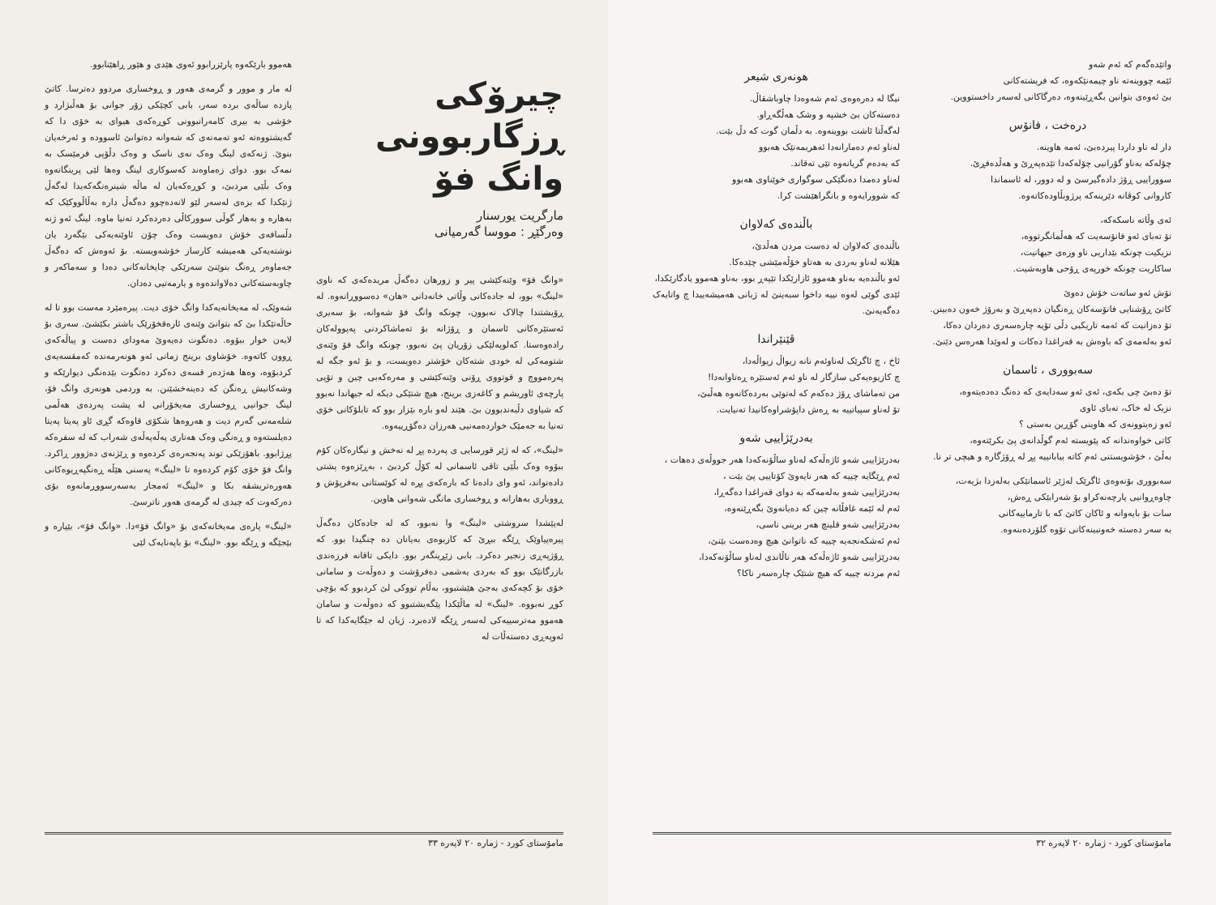واتێدەگەم کە ئەم شەو
ئێمە چووینەتە ناو چیمەنێکەوە، کە فریشتەکانی
بێ ئەوەی بتوانین بگەڕێینەوە، دەرگاکانی لەسەر داخستووین.
درەخت ، فانۆس
دار لە ناو داردا پیردەبێ، ئەمە هاوینە.
چۆلەکە بەناو گۆرانیی چۆلەکەدا تێدەپەڕێ و هەڵدەفڕێ.
سووراییی ڕۆژ دادەگیرسێ و لە دوور، لە ئاسماندا
کاروانی کوڤانە دێرینەکە پرژوبڵاودەکاتەوە.
ئەی وڵاتە ناسکەکە،
تۆ تەبای ئەو فانۆسەیت کە هەڵمانگرتووە،
نزیکیت چونکە بێداریی ناو وزەی جیهانیت،
ساکاریت چونکە خورپەی ڕۆحی هاوبەشیت.
تۆش ئەو ساتەت خۆش دەوێ
کاتێ ڕۆشنایی فانۆسەکان ڕەنگیان دەپەڕێ و بەرۆژ خەون دەبینن.
تۆ دەزانیت کە ئەمە تاریکیی دڵی تۆیە چارەسەری دەردان دەکا،
ئەو بەلەمەی کە باوەش بە قەراغدا دەکات و لەوێدا هەرەس دێنێ.
سەبووری ، ئاسمان
تۆ دەبێ چی بکەی، ئەی ئەو سەدایەی کە دەنگ دەدەیتەوە،
نزیک لە خاک، تەبای ئاوی
ئەو زەیتوونەی کە هاوینی گۆڕین بەستی ؟
کاتی خواوەندانە کە پێویستە ئەم گوڵدانەی پێ بکرێتەوە،
بەڵێ ، خۆشویستنی ئەم کاتە بیابانییە پڕ لە ڕۆژگارە و هیچی تر نا.
سەبووری بۆنەوەی ئاگرێک لەژێر ئاسمانێکی بەلەزدا بژیەت،
چاوەڕوانیی پارچەنەکراو بۆ شەرابێکی ڕەش،
سات بۆ بایەوانە و ئاکان کاتێ کە با تارماییەکانی
بە سەر دەستە خەونبینەکانی تۆوە گلۆردەبنەوە.
هونەری شیعر
نیگا لە دەرەوەی ئەم شەوەدا چاوباشقاڵ.
دەستەکان بێ خشپە و وشک هەڵگەڕاو.
لەگەڵتا ئاشت بووینەوە. بە دڵمان گوت کە دڵ بێت.
لەناو ئەم دەمارانەدا ئەهریمەنێک هەبوو
کە بەدەم گریانەوە تێی تەقاند.
لەناو دەمدا دەنگێکی سوگواری خوێناوی هەبوو
کە شوورایەوە و بانگراهێشت کرا.
باڵندەی کەلاوان
باڵندەی کەلاوان لە دەست مردن هەڵدێ،
هێلانە لەناو بەردی بە هەتاو خۆڵەمێشی چێدەکا.
ئەو باڵندەیە بەناو هەموو ئازارێکدا تێپەڕ بوو، بەناو هەموو یادگارێکدا،
ئێدی گوێی لەوە نییە داخوا سبەینێ لە ژیانی هەمیشەییدا چ واتایەک دەگەیەنێ.
ڤێنێراندا
ئاخ ، چ ئاگرێک لەناوئەم نانە زیواڵ زیواڵەدا،
چ کازیوەیەکی سازگار لە ناو ئەم ئەستێرە ڕەتاوانەدا!
من تەماشای ڕۆژ دەکەم کە لەتوێی بەردەکانەوە هەڵبێ،
تۆ لەناو سپیاتییە بە ڕەش داپۆشراوەکانیدا تەنیایت.
بەدرێژاییی شەو
بەدرێژاییی شەو ئاژەڵەکە لەناو ساڵۆنەکەدا هەر جووڵەی دەهات ،
ئەم ڕێگایە چییە کە هەر نایەوێ کۆتاییی پێ بێت ،
بەدرێژاییی شەو بەلەمەکە بە دوای قەراغدا دەگەڕا،
ئەم لە ئێمە غافڵانە چین کە دەیانەوێ بگەڕێنەوە،
بەدرێژاییی شەو قلینچ هەر برینی ناسی،
ئەم ئەشکەنجەیە چییە کە ناتوانێ هیچ وەدەست بێنێ،
بەدرێژاییی شەو ئاژەڵەکە هەر ناڵاندی لەناو ساڵۆنەکەدا،
ئەم مردنە چییە کە هیچ شتێک چارەسەر ناکا؟
مامۆستای کورد - ژمارە ٢٠ لاپەرە ٣٢
چیرۆکی ڕزگاربوونی وانگ فۆ
مارگریت یورسنار
وەرگێڕ : مووسا گەرمیانی
«وانگ فۆ» وێنەکێشی پیر و زورهان دەگەڵ مریدەکەی کە ناوی «لینگ» بوو، لە جادەکانی وڵاتی خانەدانی «هان» دەسووڕانەوە. لە ڕۆیشتندا چالاک نەبوون، چونکە وانگ فۆ شەوانە، بۆ سەیری ئەستێرەکانی ئاسمان و ڕۆژانە بۆ تەماشاکردنی پەپوولەکان رادەوەستا. کەلوپەلێکی زۆریان پێ نەبوو، چونکە وانگ فۆ وێنەی شتومەکی لە خودی شتەکان خۆشتر دەویست، و بۆ ئەو جگە لە پەرەمووچ و قوتووی ڕۆنی وێنەکێشی و مەرەکەبی چین و تۆپی پارچەی ئاوریشم و کاغەزی برینج، هیچ شتێکی دیکە لە جیهاندا نەبوو کە شیاوی دڵبەندبوون بێ. هێند لەو بارە بێزار بوو کە تابلۆکانی خۆی تەنیا بە جەمێک خواردەمەنیی هەرزان دەگۆڕییەوە.
«لینگ»، کە لە ژێر قورسایی ی پەردە پڕ لە نەخش و نیگارەکان کۆم ببۆوە وەک بڵێی تاقی ئاسمانی لە کۆڵ کردبێ ، بەڕێزەوە پشتی دادەنواند، ئەو وای دادەنا کە بارەکەی پڕە لە کوێستانی بەفرپۆش و ڕووباری بەهارانە و ڕوخساری مانگی شەوانی هاوین.
لەپێشدا سروشتی «لینگ» وا نەبوو، کە لە جادەکان دەگەڵ پیرەپیاوێک ڕێگە ببڕێ کە کازیوەی بەیانان دە چنگیدا بوو. کە ڕۆژپەڕی زنجیر دەکرد. بابی زێڕینگەر بوو. دایکی تاقانە فرزەندی بازرگانێک بوو کە بەردی یەشمی دەفرۆشت و دەوڵەت و سامانی خۆی بۆ کچەکەی بەجێ هێشتبوو، بەڵام تووکی لێ کردبوو کە بۆچی کوڕ نەبووە. «لینگ» لە ماڵێکدا پێگەیشتبوو کە دەوڵەت و سامان هەموو مەترسییەکی لەسەر ڕێگە لادەبرد. ژیان لە جێگایەکدا کە تا ئەوپەڕی دەستەڵات لە
هەموو بارێکەوە پارێزرابوو ئەوی هێدی و هێور ڕاهێنابوو.
لە مار و موور و گرمەی هەور و ڕوخساری مردوو دەترسا. کاتێ پازدە ساڵەی بردە سەر، بابی کچێکی زۆر جوانی بۆ هەڵبژارد و خۆشی بە بیری کامەرانبوونی کوڕەکەی هیوای بە خۆی دا کە گەیشتووەتە ئەو تەمەنەی کە شەوانە دەتوانێ ئاسوودە و ئەرخەیان بنوێ. ژنەکەی لینگ وەک نەی ناسک و وەک دڵۆپی فرمێسک بە نمەک بوو. دوای زەماوەند کەسوکاری لینگ وەها لێی پرینگانەوە وەک بڵێی مردبێ، و کوڕەکەیان لە ماڵە شینرەنگەکەیدا لەگەڵ ژنێکدا کە بزەی لەسەر لێو لانەدەچوو دەگەڵ دارە بەڵاڵووکێک کە بەهارە و بەهار گوڵی سوورکاڵی دەردەکرد تەنیا ماوە. لینگ ئەو ژنە دڵسافەی خۆش دەویست وەک چۆن ئاوێنەیەکی بێگەرد یان نوشتەیەکی هەمیشە کارساز خۆشەویستە. بۆ ئەوەش کە دەگەڵ جەماوەر ڕەنگ بنوێنێ سەرێکی چایخانەکانی دەدا و سەماکەر و چاوبەستەکانی دەلاواندەوە و یارمەتیی دەدان.
شەوێک، لە مەیخانەیەکدا وانگ خۆی دیت. پیرەمێرد مەست بوو تا لە حاڵەتێکدا بێ کە بتوانێ وێنەی ئارەقخۆرێک باشتر بکێشێ. سەری بۆ لایەن خوار ببۆوە. دەتگوت دەیەوێ مەودای دەست و پیاڵەکەی ڕوون کاتەوە. خۆشاوی برینج زمانی ئەو هونەرمەندە کەمقسەیەی کردبۆوە، وەها هەژدەر قسەی دەکرد دەتگوت بێدەنگی دیوارێکە و وشەکانیش ڕەنگن کە دەینەخشێنن. بە وردمی هونەری وانگ فۆ، لینگ جوانیی ڕوخساری مەیخۆرانی لە پشت پەردەی هەڵمی شلەمەنی گەرم دیت و هەروەها شکۆی قاوەکە گڕی ئاو پەیتا پەیتا دەیلستەوە و ڕەنگی وەک هەناری پەڵەپەڵەی شەراب کە لە سفرەکە پڕژابوو. باهۆزێکی توند پەنجەرەی کردەوە و ڕێژنەی دەژوور ڕاکرد. وانگ فۆ خۆی کۆم کردەوە تا «لینگ» پەسنی هێڵە ڕەنگپەڕیوەکانی هەورەتریشقە بکا و «لینگ» ئەمجار بەسەرسووڕمانەوە بۆی دەرکەوت کە چیدی لە گرمەی هەور ناترسێ.
«لینگ» پارەی مەیخانەکەی بۆ «وانگ فۆ»دا. «وانگ فۆ»، بێپارە و بێجێگە و ڕێگە بوو. «لینگ» بۆ باپەنایەک لێی
مامۆستای کورد - ژمارە ٢٠ لاپەرە ٣٣